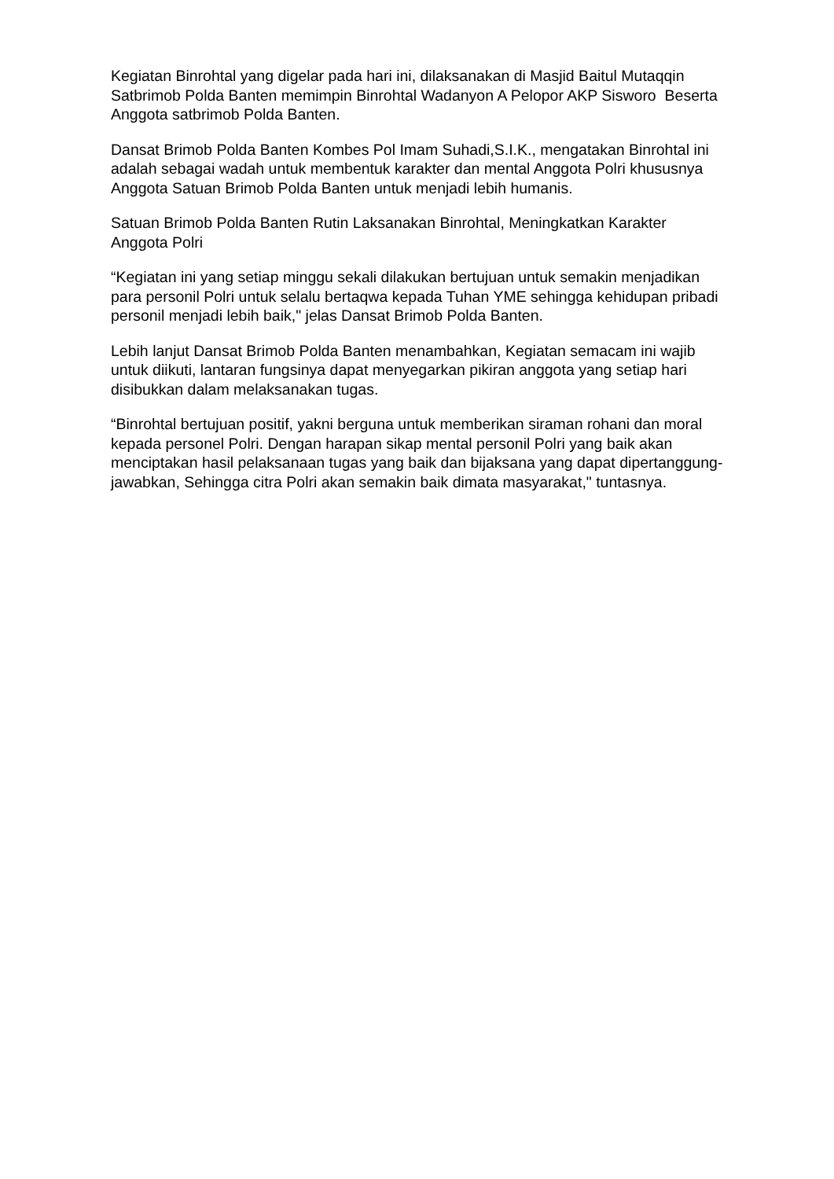Kegiatan Binrohtal yang digelar pada hari ini, dilaksanakan di Masjid Baitul Mutaqqin Satbrimob Polda Banten memimpin Binrohtal Wadanyon A Pelopor AKP Sisworo Beserta Anggota satbrimob Polda Banten.
Dansat Brimob Polda Banten Kombes Pol Imam Suhadi,S.I.K., mengatakan Binrohtal ini adalah sebagai wadah untuk membentuk karakter dan mental Anggota Polri khususnya Anggota Satuan Brimob Polda Banten untuk menjadi lebih humanis.
Satuan Brimob Polda Banten Rutin Laksanakan Binrohtal, Meningkatkan Karakter Anggota Polri
“Kegiatan ini yang setiap minggu sekali dilakukan bertujuan untuk semakin menjadikan para personil Polri untuk selalu bertaqwa kepada Tuhan YME sehingga kehidupan pribadi personil menjadi lebih baik," jelas Dansat Brimob Polda Banten.
Lebih lanjut Dansat Brimob Polda Banten menambahkan, Kegiatan semacam ini wajib untuk diikuti, lantaran fungsinya dapat menyegarkan pikiran anggota yang setiap hari disibukkan dalam melaksanakan tugas.
“Binrohtal bertujuan positif, yakni berguna untuk memberikan siraman rohani dan moral kepada personel Polri. Dengan harapan sikap mental personil Polri yang baik akan menciptakan hasil pelaksanaan tugas yang baik dan bijaksana yang dapat dipertanggung-jawabkan, Sehingga citra Polri akan semakin baik dimata masyarakat," tuntasnya.